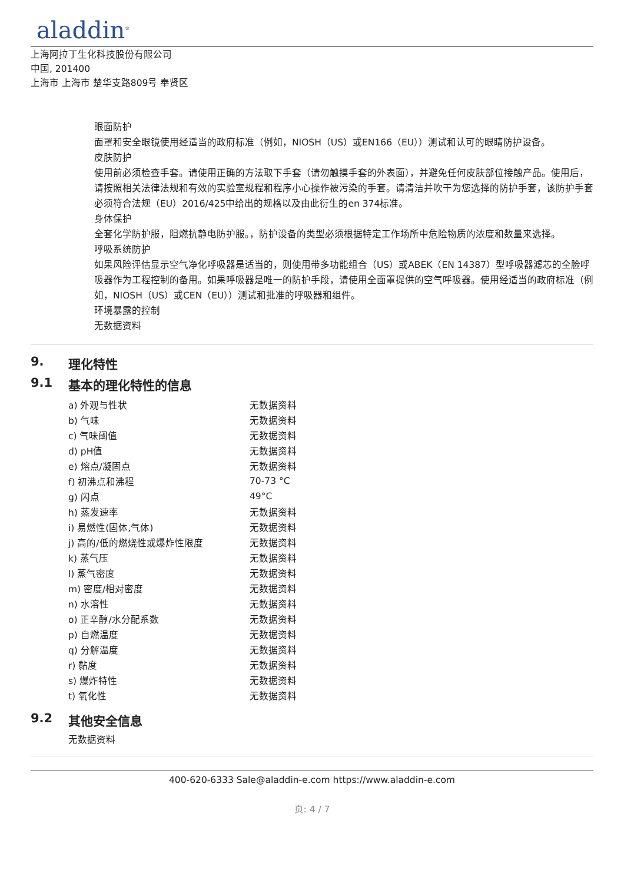aladdin<sup>®</sup>
上海阿拉丁生化科技股份有限公司
中国, 201400
上海市 上海市 楚华支路809号 奉贤区
眼面防护
面罩和安全眼镜使用经适当的政府标准（例如，NIOSH（US）或EN166（EU））测试和认可的眼睛防护设备。
皮肤防护
使用前必须检查手套。请使用正确的方法取下手套（请勿触摸手套的外表面），并避免任何皮肤部位接触产品。使用后，请按照相关法律法规和有效的实验室规程和程序小心操作被污染的手套。请清洁并吹干为您选择的防护手套，该防护手套必须符合法规（EU）2016/425中给出的规格以及由此衍生的en 374标准。
身体保护
全套化学防护服，阻燃抗静电防护服。，防护设备的类型必须根据特定工作场所中危险物质的浓度和数量来选择。
呼吸系统防护
如果风险评估显示空气净化呼吸器是适当的，则使用带多功能组合（US）或ABEK（EN 14387）型呼吸器滤芯的全脸呼吸器作为工程控制的备用。如果呼吸器是唯一的防护手段，请使用全面罩提供的空气呼吸器。使用经适当的政府标准（例如，NIOSH（US）或CEN（EU））测试和批准的呼吸器和组件。
环境暴露的控制
无数据资料
9. 理化特性
9.1 基本的理化特性的信息
| a) 外观与性状 | 无数据资料 |
| b) 气味 | 无数据资料 |
| c) 气味阈值 | 无数据资料 |
| d) pH值 | 无数据资料 |
| e) 熔点/凝固点 | 无数据资料 |
| f) 初沸点和沸程 | 70-73 °C |
| g) 闪点 | 49°C |
| h) 蒸发速率 | 无数据资料 |
| i) 易燃性(固体,气体) | 无数据资料 |
| j) 高的/低的燃烧性或爆炸性限度 | 无数据资料 |
| k) 蒸气压 | 无数据资料 |
| l) 蒸气密度 | 无数据资料 |
| m) 密度/相对密度 | 无数据资料 |
| n) 水溶性 | 无数据资料 |
| o) 正辛醇/水分配系数 | 无数据资料 |
| p) 自燃温度 | 无数据资料 |
| q) 分解温度 | 无数据资料 |
| r) 黏度 | 无数据资料 |
| s) 爆炸特性 | 无数据资料 |
| t) 氧化性 | 无数据资料 |
9.2 其他安全信息
无数据资料
400-620-6333 Sale@aladdin-e.com https://www.aladdin-e.com
页: 4 / 7